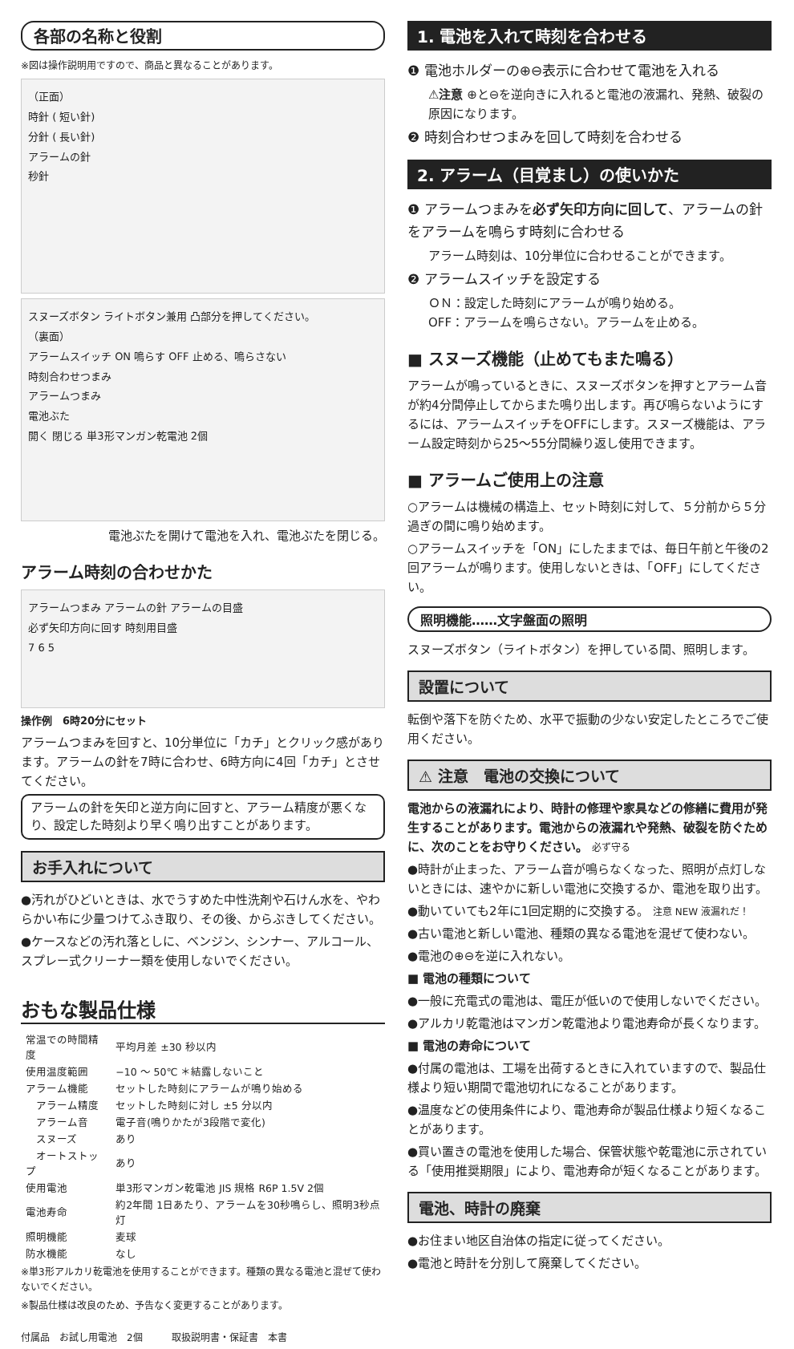各部の名称と役割
※図は操作説明用ですので、商品と異なることがあります。
（正面）
時針 ( 短い針)
分針 ( 長い針)
アラームの針
秒針
スヌーズボタン ライトボタン兼用 凸部分を押してください。
（裏面）
アラームスイッチ ON 鳴らす OFF 止める、鳴らさない
時刻合わせつまみ
アラームつまみ
電池ぶた
開く 閉じる 単3形マンガン乾電池 2個
電池ぶたを開けて電池を入れ、電池ぶたを閉じる。
アラーム時刻の合わせかた
アラームつまみ アラームの針 アラームの目盛
必ず矢印方向に回す 時刻用目盛
7 6 5
操作例　6時20分にセット
アラームつまみを回すと、10分単位に「カチ」とクリック感があります。アラームの針を7時に合わせ、6時方向に4回「カチ」とさせてください。
アラームの針を矢印と逆方向に回すと、アラーム精度が悪くなり、設定した時刻より早く鳴り出すことがあります。
お手入れについて
●汚れがひどいときは、水でうすめた中性洗剤や石けん水を、やわらかい布に少量つけてふき取り、その後、からぶきしてください。
●ケースなどの汚れ落としに、ベンジン、シンナー、アルコール、スプレー式クリーナー類を使用しないでください。
おもな製品仕様
| 常温での時間精度 | 平均月差 ±30 秒以内 |
| 使用温度範囲 | −10 ～ 50℃ ＊結露しないこと |
| アラーム機能 | セットした時刻にアラームが鳴り始める |
| アラーム精度 | セットした時刻に対し ±5 分以内 |
| アラーム音 | 電子音(鳴りかたが3段階で変化) |
| スヌーズ | あり |
| オートストップ | あり |
| 使用電池 | 単3形マンガン乾電池 JIS 規格 R6P 1.5V 2個 |
| 電池寿命 | 約2年間 1日あたり、アラームを30秒鳴らし、照明3秒点灯 |
| 照明機能 | 麦球 |
| 防水機能 | なし |
※単3形アルカリ乾電池を使用することができます。種類の異なる電池と混ぜて使わないでください。
※製品仕様は改良のため、予告なく変更することがあります。
付属品　お試し用電池　2個　　　取扱説明書・保証書　本書
1. 電池を入れて時刻を合わせる
❶ 電池ホルダーの⊕⊖表示に合わせて電池を入れる
⚠注意 ⊕と⊖を逆向きに入れると電池の液漏れ、発熱、破裂の原因になります。
❷ 時刻合わせつまみを回して時刻を合わせる
2. アラーム（目覚まし）の使いかた
❶ アラームつまみを必ず矢印方向に回して、アラームの針をアラームを鳴らす時刻に合わせる
アラーム時刻は、10分単位に合わせることができます。
❷ アラームスイッチを設定する
ＯＮ：設定した時刻にアラームが鳴り始める。
OFF：アラームを鳴らさない。アラームを止める。
■ スヌーズ機能（止めてもまた鳴る）
アラームが鳴っているときに、スヌーズボタンを押すとアラーム音が約4分間停止してからまた鳴り出します。再び鳴らないようにするには、アラームスイッチをOFFにします。スヌーズ機能は、アラーム設定時刻から25～55分間繰り返し使用できます。
■ アラームご使用上の注意
○アラームは機械の構造上、セット時刻に対して、５分前から５分過ぎの間に鳴り始めます。
○アラームスイッチを「ON」にしたままでは、毎日午前と午後の2回アラームが鳴ります。使用しないときは、「OFF」にしてください。
照明機能……文字盤面の照明
スヌーズボタン（ライトボタン）を押している間、照明します。
設置について
転倒や落下を防ぐため、水平で振動の少ない安定したところでご使用ください。
⚠ 注意　電池の交換について
電池からの液漏れにより、時計の修理や家具などの修繕に費用が発生することがあります。電池からの液漏れや発熱、破裂を防ぐために、次のことをお守りください。 必ず守る
●時計が止まった、アラーム音が鳴らなくなった、照明が点灯しないときには、速やかに新しい電池に交換するか、電池を取り出す。
●動いていても2年に1回定期的に交換する。 注意 NEW 液漏れだ！
●古い電池と新しい電池、種類の異なる電池を混ぜて使わない。
●電池の⊕⊖を逆に入れない。
■ 電池の種類について
●一般に充電式の電池は、電圧が低いので使用しないでください。
●アルカリ乾電池はマンガン乾電池より電池寿命が長くなります。
■ 電池の寿命について
●付属の電池は、工場を出荷するときに入れていますので、製品仕様より短い期間で電池切れになることがあります。
●温度などの使用条件により、電池寿命が製品仕様より短くなることがあります。
●買い置きの電池を使用した場合、保管状態や乾電池に示されている「使用推奨期限」により、電池寿命が短くなることがあります。
電池、時計の廃棄
●お住まい地区自治体の指定に従ってください。
●電池と時計を分別して廃棄してください。